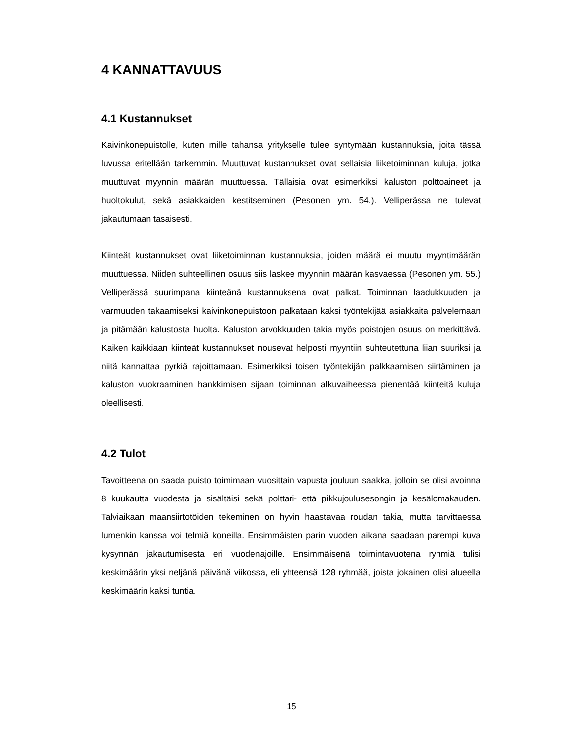4 KANNATTAVUUS
4.1 Kustannukset
Kaivinkonepuistolle, kuten mille tahansa yritykselle tulee syntymään kustannuksia, joita tässä luvussa eritellään tarkemmin. Muuttuvat kustannukset ovat sellaisia liiketoiminnan kuluja, jotka muuttuvat myynnin määrän muuttuessa. Tällaisia ovat esimerkiksi kaluston polttoaineet ja huoltokulut, sekä asiakkaiden kestitseminen (Pesonen ym. 54.). Velliperässa ne tulevat jakautumaan tasaisesti.
Kiinteät kustannukset ovat liiketoiminnan kustannuksia, joiden määrä ei muutu myyntimäärän muuttuessa. Niiden suhteellinen osuus siis laskee myynnin määrän kasvaessa (Pesonen ym. 55.) Velliperässä suurimpana kiinteänä kustannuksena ovat palkat. Toiminnan laadukkuuden ja varmuuden takaamiseksi kaivinkonepuistoon palkataan kaksi työntekijää asiakkaita palvelemaan ja pitämään kalustosta huolta. Kaluston arvokkuuden takia myös poistojen osuus on merkittävä. Kaiken kaikkiaan kiinteät kustannukset nousevat helposti myyntiin suhteutettuna liian suuriksi ja niitä kannattaa pyrkiä rajoittamaan. Esimerkiksi toisen työntekijän palkkaamisen siirtäminen ja kaluston vuokraaminen hankkimisen sijaan toiminnan alkuvaiheessa pienentää kiinteitä kuluja oleellisesti.
4.2 Tulot
Tavoitteena on saada puisto toimimaan vuosittain vapusta jouluun saakka, jolloin se olisi avoinna 8 kuukautta vuodesta ja sisältäisi sekä polttari- että pikkujoulusesongin ja kesälomakauden. Talviaikaan maansiirtotöiden tekeminen on hyvin haastavaa roudan takia, mutta tarvittaessa lumenkin kanssa voi telmiä koneilla. Ensimmäisten parin vuoden aikana saadaan parempi kuva kysynnän jakautumisesta eri vuodenajoille. Ensimmäisenä toimintavuotena ryhmiä tulisi keskimäärin yksi neljänä päivänä viikossa, eli yhteensä 128 ryhmää, joista jokainen olisi alueella keskimäärin kaksi tuntia.
15